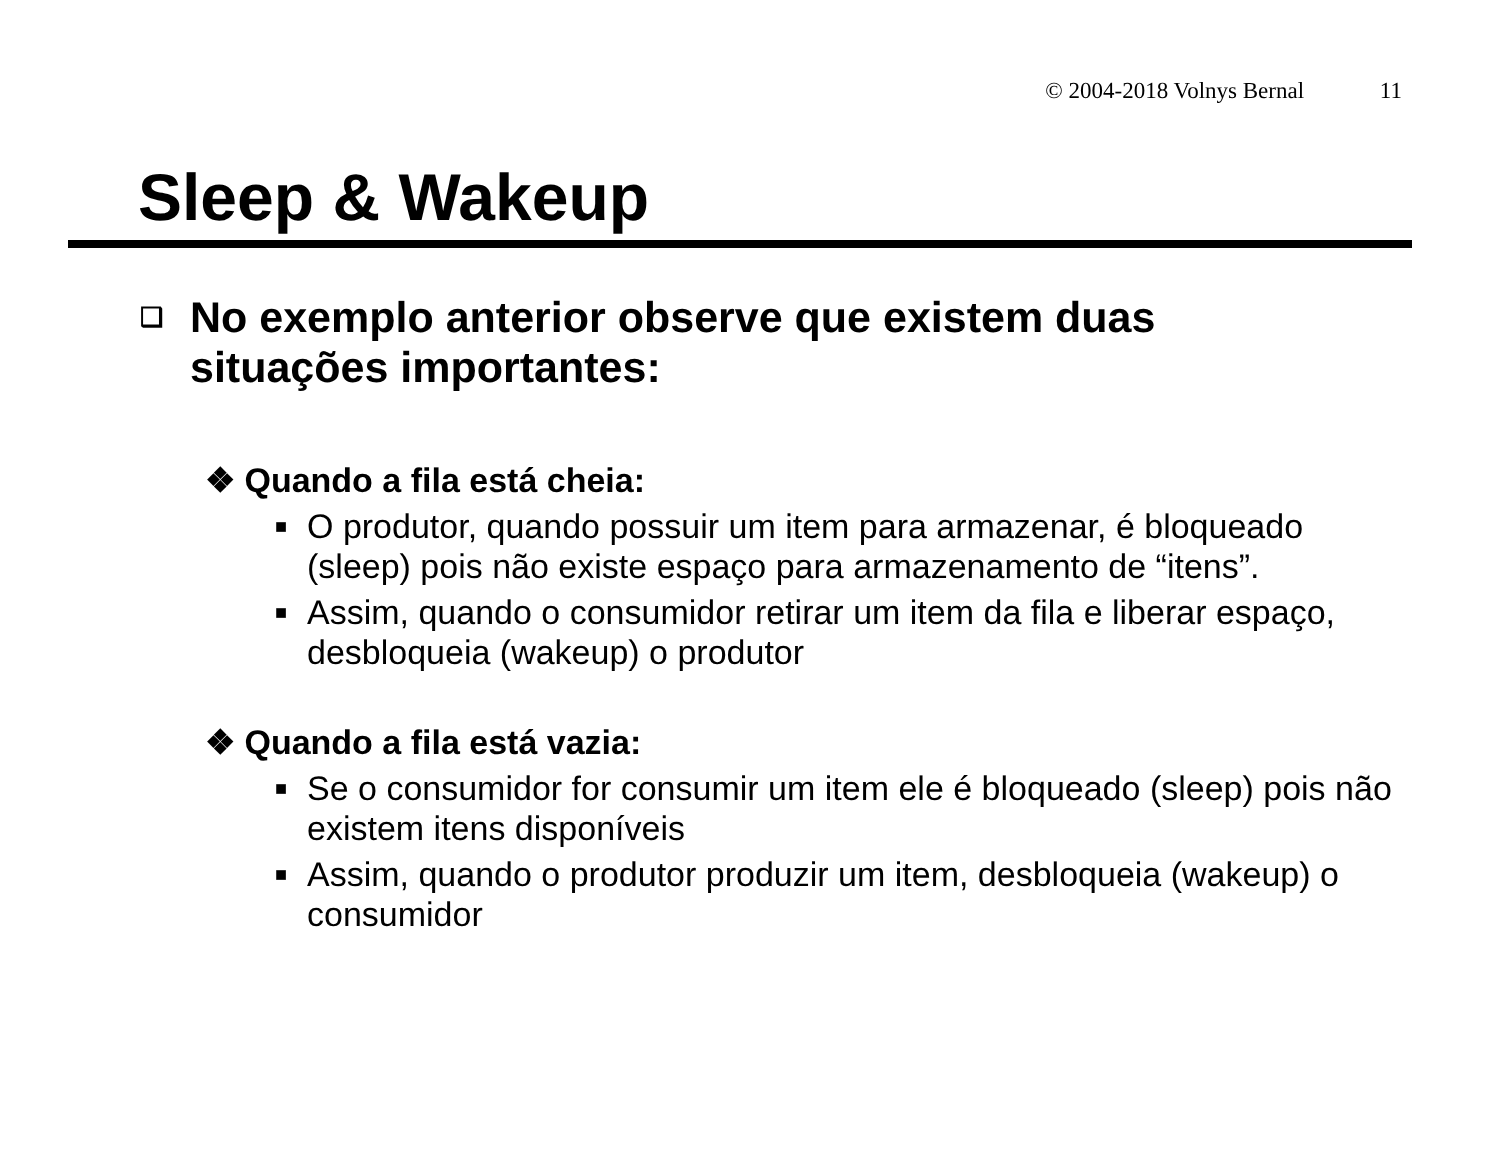© 2004-2018 Volnys Bernal 11
Sleep & Wakeup
❑ No exemplo anterior observe que existem duas situações importantes:
❖ Quando a fila está cheia:
■ O produtor, quando possuir um item para armazenar, é bloqueado (sleep) pois não existe espaço para armazenamento de “itens”.
■ Assim, quando o consumidor retirar um item da fila e liberar espaço, desbloqueia (wakeup) o produtor
❖ Quando a fila está vazia:
■ Se o consumidor for consumir um item ele é bloqueado (sleep) pois não existem itens disponíveis
■ Assim, quando o produtor produzir um item, desbloqueia (wakeup) o consumidor